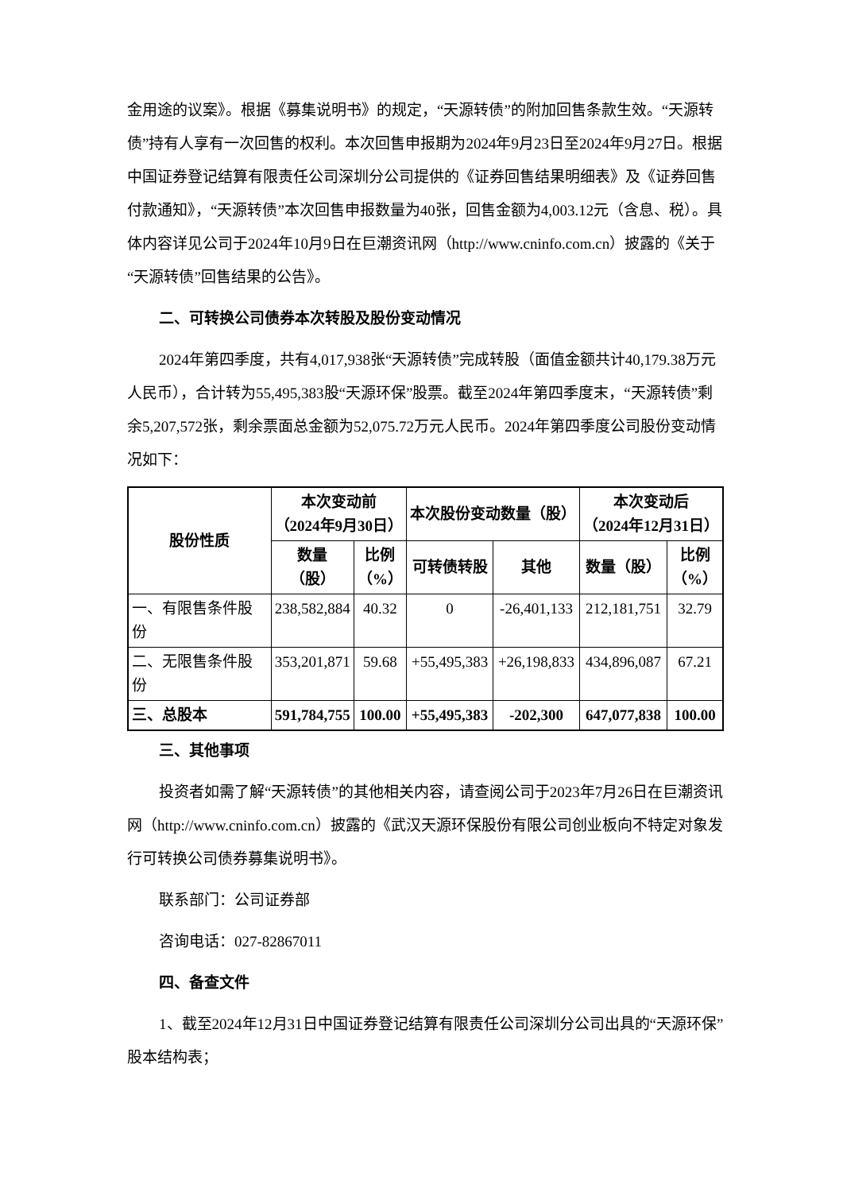金用途的议案》。根据《募集说明书》的规定，“天源转债”的附加回售条款生效。“天源转债”持有人享有一次回售的权利。本次回售申报期为2024年9月23日至2024年9月27日。根据中国证券登记结算有限责任公司深圳分公司提供的《证券回售结果明细表》及《证券回售付款通知》，“天源转债”本次回售申报数量为40张，回售金额为4,003.12元（含息、税）。具体内容详见公司于2024年10月9日在巨潮资讯网（http://www.cninfo.com.cn）披露的《关于“天源转债”回售结果的公告》。
二、可转换公司债券本次转股及股份变动情况
2024年第四季度，共有4,017,938张“天源转债”完成转股（面值金额共计40,179.38万元人民币），合计转为55,495,383股“天源环保”股票。截至2024年第四季度末，“天源转债”剩余5,207,572张，剩余票面总金额为52,075.72万元人民币。2024年第四季度公司股份变动情况如下：
| 股份性质 | 本次变动前 （2024年9月30日） | | 本次股份变动数量（股） | | 本次变动后 （2024年12月31日） | |
| --- | --- | --- | --- | --- | --- | --- |
| | 数量 （股） | 比例 （%） | 可转债转股 | 其他 | 数量（股） | 比例 （%） |
| 一、有限售条件股份 | 238,582,884 | 40.32 | 0 | -26,401,133 | 212,181,751 | 32.79 |
| 二、无限售条件股份 | 353,201,871 | 59.68 | +55,495,383 | +26,198,833 | 434,896,087 | 67.21 |
| 三、总股本 | 591,784,755 | 100.00 | +55,495,383 | -202,300 | 647,077,838 | 100.00 |
三、其他事项
投资者如需了解“天源转债”的其他相关内容，请查阅公司于2023年7月26日在巨潮资讯网（http://www.cninfo.com.cn）披露的《武汉天源环保股份有限公司创业板向不特定对象发行可转换公司债券募集说明书》。
联系部门：公司证券部
咨询电话：027-82867011
四、备查文件
1、截至2024年12月31日中国证券登记结算有限责任公司深圳分公司出具的“天源环保”股本结构表；